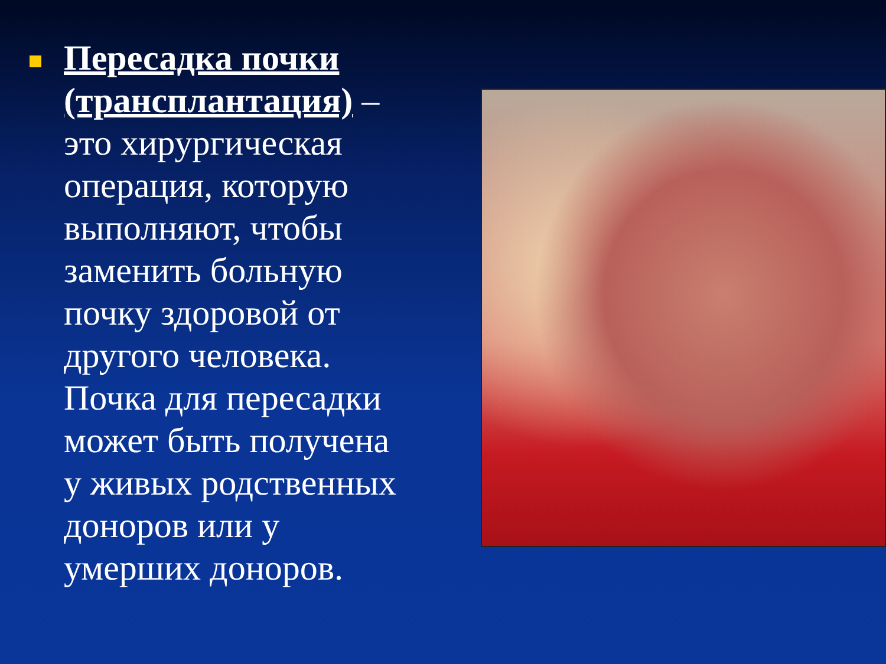Пересадка почки (трансплантация) – это хирургическая операция, которую выполняют, чтобы заменить больную почку здоровой от другого человека. Почка для пересадки может быть получена у живых родственных доноров или у умерших доноров.